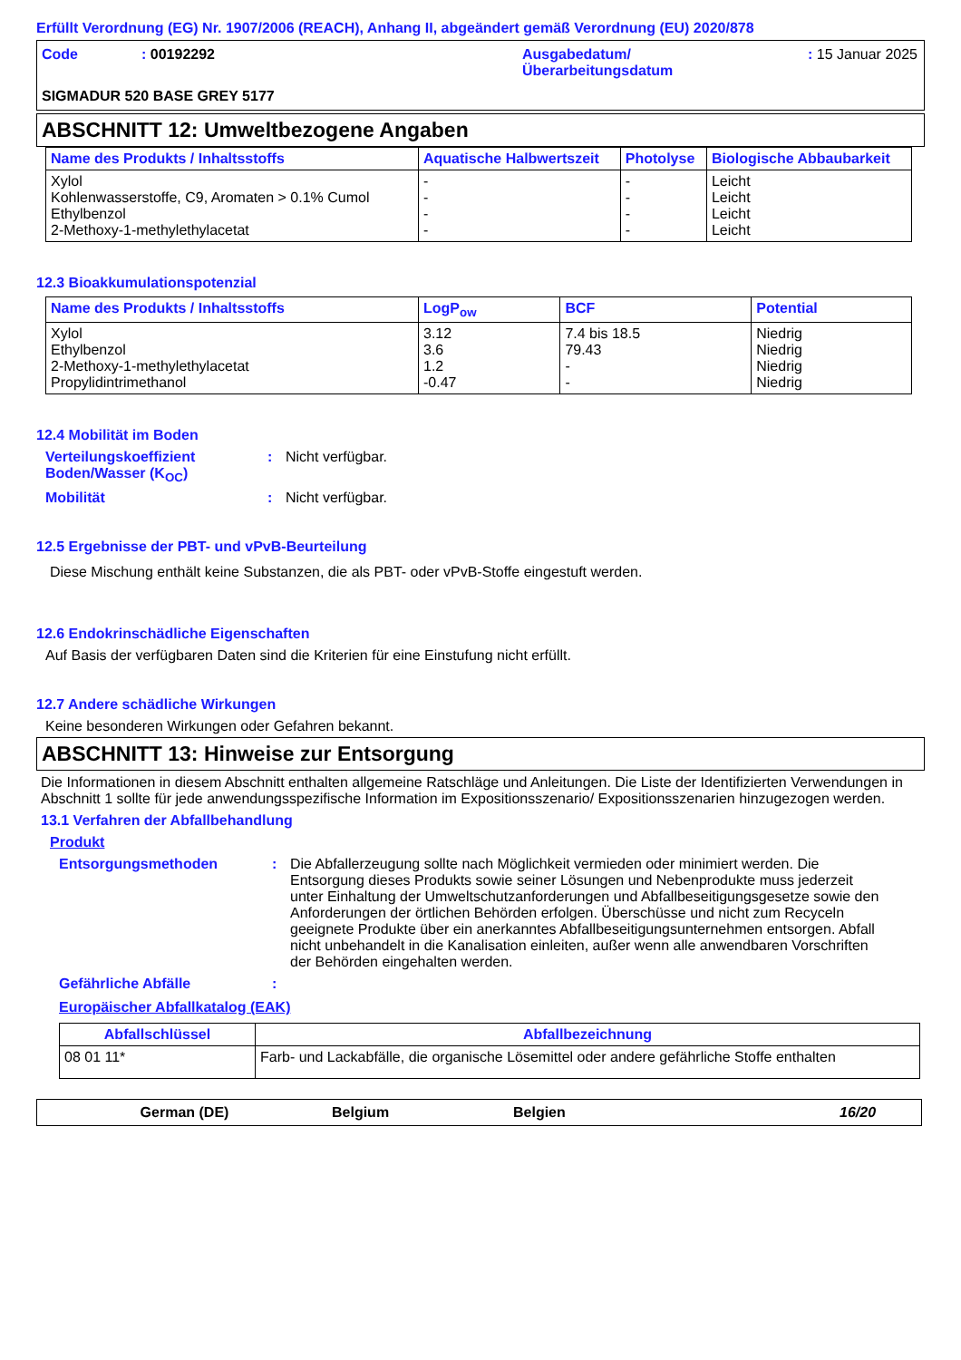Erfüllt Verordnung (EG) Nr. 1907/2006 (REACH), Anhang II, abgeändert gemäß Verordnung (EU) 2020/878
Code : 00192292 Ausgabedatum/
Überarbeitungsdatum
: 15 Januar 2025
SIGMADUR 520 BASE GREY 5177
ABSCHNITT 12: Umweltbezogene Angaben
| Name des Produkts / Inhaltsstoffs | Aquatische Halbwertszeit | Photolyse | Biologische Abbaubarkeit |
| --- | --- | --- | --- |
| Xylol Kohlenwasserstoffe, C9, Aromaten > 0.1% Cumol Ethylbenzol 2-Methoxy-1-methylethylacetat | - - - - | - - - - | Leicht Leicht Leicht Leicht |
12.3 Bioakkumulationspotenzial
| Name des Produkts / Inhaltsstoffs | LogP<sub>ow</sub> | BCF | Potential |
| --- | --- | --- | --- |
| Xylol Ethylbenzol 2-Methoxy-1-methylethylacetat Propylidintrimethanol | 3.12 3.6 1.2 -0.47 | 7.4 bis 18.5 79.43 - - | Niedrig Niedrig Niedrig Niedrig |
12.4 Mobilität im Boden
Verteilungskoeffizient Boden/Wasser (K<sub>OC</sub>)
: Nicht verfügbar.
Mobilität : Nicht verfügbar.
12.5 Ergebnisse der PBT- und vPvB-Beurteilung
Diese Mischung enthält keine Substanzen, die als PBT- oder vPvB-Stoffe eingestuft werden.
12.6 Endokrinschädliche Eigenschaften
Auf Basis der verfügbaren Daten sind die Kriterien für eine Einstufung nicht erfüllt.
12.7 Andere schädliche Wirkungen
Keine besonderen Wirkungen oder Gefahren bekannt.
ABSCHNITT 13: Hinweise zur Entsorgung
Die Informationen in diesem Abschnitt enthalten allgemeine Ratschläge und Anleitungen. Die Liste der Identifizierten Verwendungen in Abschnitt 1 sollte für jede anwendungsspezifische Information im Expositionsszenario/ Expositionsszenarien hinzugezogen werden.
13.1 Verfahren der Abfallbehandlung
Produkt
Entsorgungsmethoden : Die Abfallerzeugung sollte nach Möglichkeit vermieden oder minimiert werden. Die Entsorgung dieses Produkts sowie seiner Lösungen und Nebenprodukte muss jederzeit unter Einhaltung der Umweltschutzanforderungen und Abfallbeseitigungsgesetze sowie den Anforderungen der örtlichen Behörden erfolgen. Überschüsse und nicht zum Recyceln geeignete Produkte über ein anerkanntes Abfallbeseitigungsunternehmen entsorgen. Abfall nicht unbehandelt in die Kanalisation einleiten, außer wenn alle anwendbaren Vorschriften der Behörden eingehalten werden.
Gefährliche Abfälle :
Europäischer Abfallkatalog (EAK)
| Abfallschlüssel | Abfallbezeichnung |
| --- | --- |
| 08 01 11* | Farb- und Lackabfälle, die organische Lösemittel oder andere gefährliche Stoffe enthalten |
German (DE) Belgium Belgien 16/20